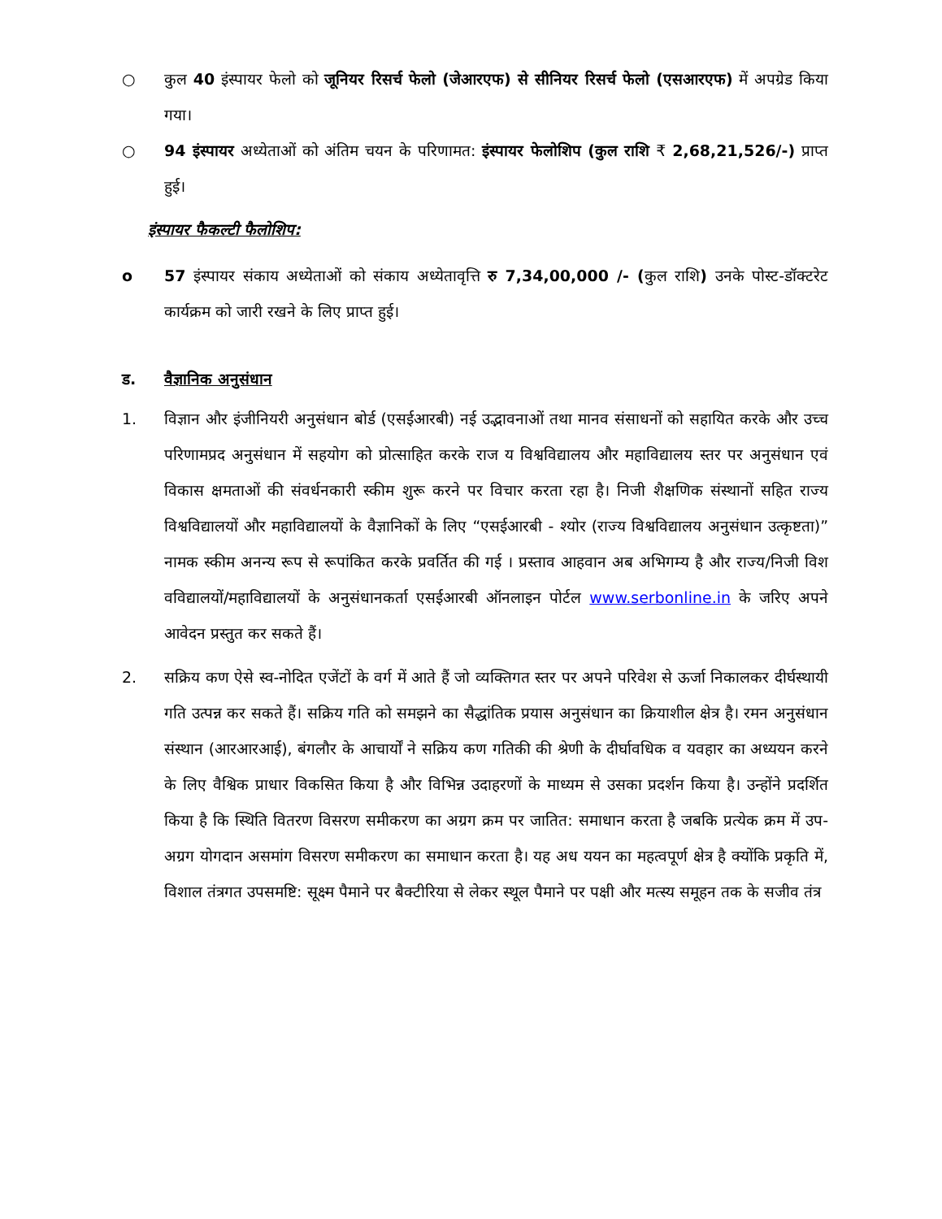○ कुल 40 इंस्पायर फेलो को जूनियर रिसर्च फेलो (जेआरएफ) से सीनियर रिसर्च फेलो (एसआरएफ) में अपग्रेड किया गया।
○ 94 इंस्पायर अध्येताओं को अंतिम चयन के परिणामत: इंस्पायर फेलोशिप (कुल राशि ₹ 2,68,21,526/-) प्राप्त हुई।
इंस्पायर फैकल्टी फैलोशिप:
o 57 इंस्पायर संकाय अध्येताओं को संकाय अध्येतावृत्ति रु 7,34,00,000 /- (कुल राशि) उनके पोस्ट-डॉक्टरेट कार्यक्रम को जारी रखने के लिए प्राप्त हुई।
ड. वैज्ञानिक अनुसंधान
1. विज्ञान और इंजीनियरी अनुसंधान बोर्ड (एसईआरबी) नई उद्भावनाओं तथा मानव संसाधनों को सहायित करके और उच्च परिणामप्रद अनुसंधान में सहयोग को प्रोत्साहित करके राज य विश्वविद्यालय और महाविद्यालय स्तर पर अनुसंधान एवं विकास क्षमताओं की संवर्धनकारी स्कीम शुरू करने पर विचार करता रहा है। निजी शैक्षणिक संस्थानों सहित राज्य विश्वविद्यालयों और महाविद्यालयों के वैज्ञानिकों के लिए “एसईआरबी - श्योर (राज्य विश्वविद्यालय अनुसंधान उत्कृष्टता)” नामक स्कीम अनन्य रूप से रूपांकित करके प्रवर्तित की गई । प्रस्ताव आहवान अब अभिगम्य है और राज्य/निजी विश वविद्यालयों/महाविद्यालयों के अनुसंधानकर्ता एसईआरबी ऑनलाइन पोर्टल www.serbonline.in के जरिए अपने आवेदन प्रस्तुत कर सकते हैं।
2. सक्रिय कण ऐसे स्व-नोदित एजेंटों के वर्ग में आते हैं जो व्यक्तिगत स्तर पर अपने परिवेश से ऊर्जा निकालकर दीर्घस्थायी गति उत्पन्न कर सकते हैं। सक्रिय गति को समझने का सैद्धांतिक प्रयास अनुसंधान का क्रियाशील क्षेत्र है। रमन अनुसंधान संस्थान (आरआरआई), बंगलौर के आचार्यों ने सक्रिय कण गतिकी की श्रेणी के दीर्घावधिक व यवहार का अध्ययन करने के लिए वैश्विक प्राधार विकसित किया है और विभिन्न उदाहरणों के माध्यम से उसका प्रदर्शन किया है। उन्होंने प्रदर्शित किया है कि स्थिति वितरण विसरण समीकरण का अग्रग क्रम पर जातित: समाधान करता है जबकि प्रत्येक क्रम में उप-अग्रग योगदान असमांग विसरण समीकरण का समाधान करता है। यह अध ययन का महत्वपूर्ण क्षेत्र है क्योंकि प्रकृति में, विशाल तंत्रगत उपसमष्टि: सूक्ष्म पैमाने पर बैक्टीरिया से लेकर स्थूल पैमाने पर पक्षी और मत्स्य समूहन तक के सजीव तंत्र